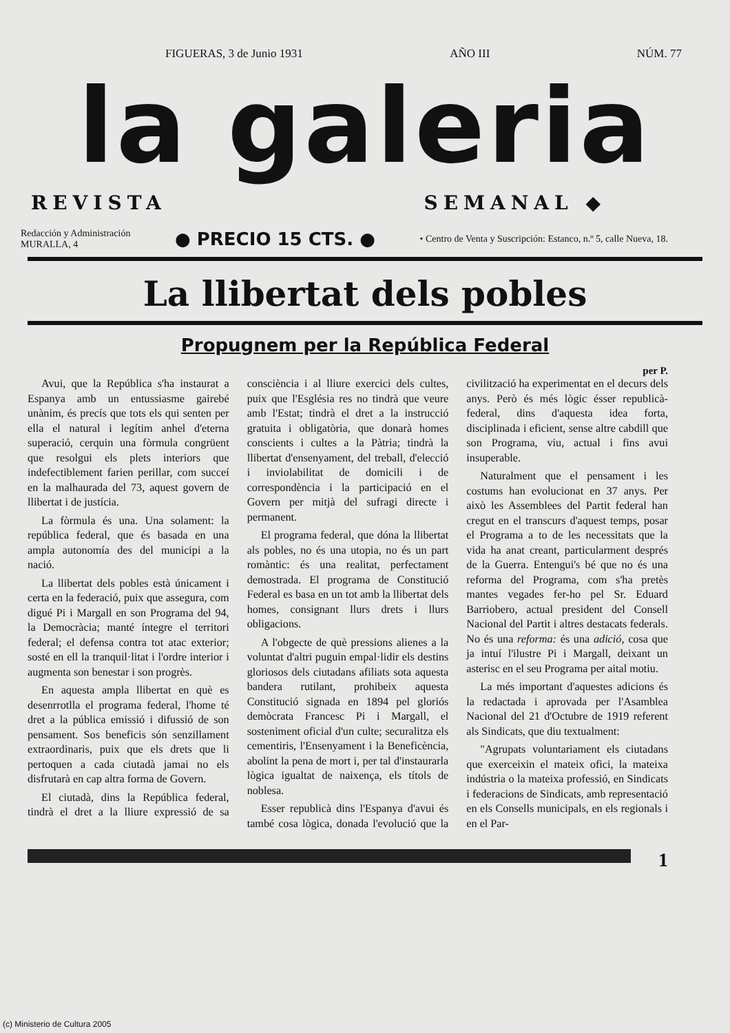FIGUERAS, 3 de Junio 1931 AÑO III NÚM. 77
la galeria
REVISTA SEMANAL ◆
Redacción y Administración
MURALLA, 4
● PRECIO 15 CTS. ●
• Centro de Venta y Suscripción: Estanco, n.º 5, calle Nueva, 18.
La llibertat dels pobles
Propugnem per la República Federal
per P.
Avui, que la República s'ha instaurat a Espanya amb un entussiasme gairebé unànim, és precís que tots els qui senten per ella el natural i legítim anhel d'eterna superació, cerquin una fòrmula congrüent que resolgui els plets interiors que indefectiblement farien perillar, com succeí en la malhaurada del 73, aquest govern de llibertat i de justícia.
La fòrmula és una. Una solament: la república federal, que és basada en una ampla autonomía des del municipi a la nació.
La llibertat dels pobles està únicament i certa en la federació, puix que assegura, com digué Pi i Margall en son Programa del 94, la Democràcia; manté íntegre el territori federal; el defensa contra tot atac exterior; sosté en ell la tranquil·litat i l'ordre interior i augmenta son benestar i son progrès.
En aquesta ampla llibertat en què es desenrrotlla el programa federal, l'home té dret a la pública emissió i difussió de son pensament. Sos beneficis són senzillament extraordinaris, puix que els drets que li pertoquen a cada ciutadà jamai no els disfrutarà en cap altra forma de Govern.
El ciutadà, dins la República federal, tindrà el dret a la lliure expressió de sa consciència i al lliure exercici dels cultes, puix que l'Església res no tindrà que veure amb l'Estat; tindrà el dret a la instrucció gratuita i obligatòria, que donarà homes conscients i cultes a la Pàtria; tindrà la llibertat d'ensenyament, del treball, d'elecció i inviolabilitat de domicili i de correspondència i la participació en el Govern per mitjà del sufragi directe i permanent.
El programa federal, que dóna la llibertat als pobles, no és una utopia, no és un part romàntic: és una realitat, perfectament demostrada. El programa de Constitució Federal es basa en un tot amb la llibertat dels homes, consignant llurs drets i llurs obligacions.
A l'obgecte de què pressions alienes a la voluntat d'altri puguin empal·lidir els destins gloriosos dels ciutadans afiliats sota aquesta bandera rutilant, prohibeix aquesta Constitució signada en 1894 pel gloriós demòcrata Francesc Pi i Margall, el sosteniment oficial d'un culte; securalitza els cementiris, l'Ensenyament i la Beneficència, abolint la pena de mort i, per tal d'instaurarla lògica igualtat de naixença, els títols de noblesa.
Esser republicà dins l'Espanya d'avui és també cosa lògica, donada l'evolució que la civilització ha experimentat en el decurs dels anys. Però és més lògic ésser republicà-federal, dins d'aquesta idea forta, disciplinada i eficient, sense altre cabdill que son Programa, viu, actual i fins avui insuperable.
Naturalment que el pensament i les costums han evolucionat en 37 anys. Per això les Assemblees del Partit federal han cregut en el transcurs d'aquest temps, posar el Programa a to de les necessitats que la vida ha anat creant, particularment després de la Guerra. Entengui's bé que no és una reforma del Programa, com s'ha pretès mantes vegades fer-ho pel Sr. Eduard Barriobero, actual president del Consell Nacional del Partit i altres destacats federals. No és una reforma: és una adició, cosa que ja intuí l'ilustre Pi i Margall, deixant un asterisc en el seu Programa per aital motiu.
La més important d'aquestes adicions és la redactada i aprovada per l'Asamblea Nacional del 21 d'Octubre de 1919 referent als Sindicats, que diu textualment:
"Agrupats voluntariament els ciutadans que exerceixin el mateix ofici, la mateixa indústria o la mateixa professió, en Sindicats i federacions de Sindicats, amb representació en els Consells municipals, en els regionals i en el Par-
1
(c) Ministerio de Cultura 2005